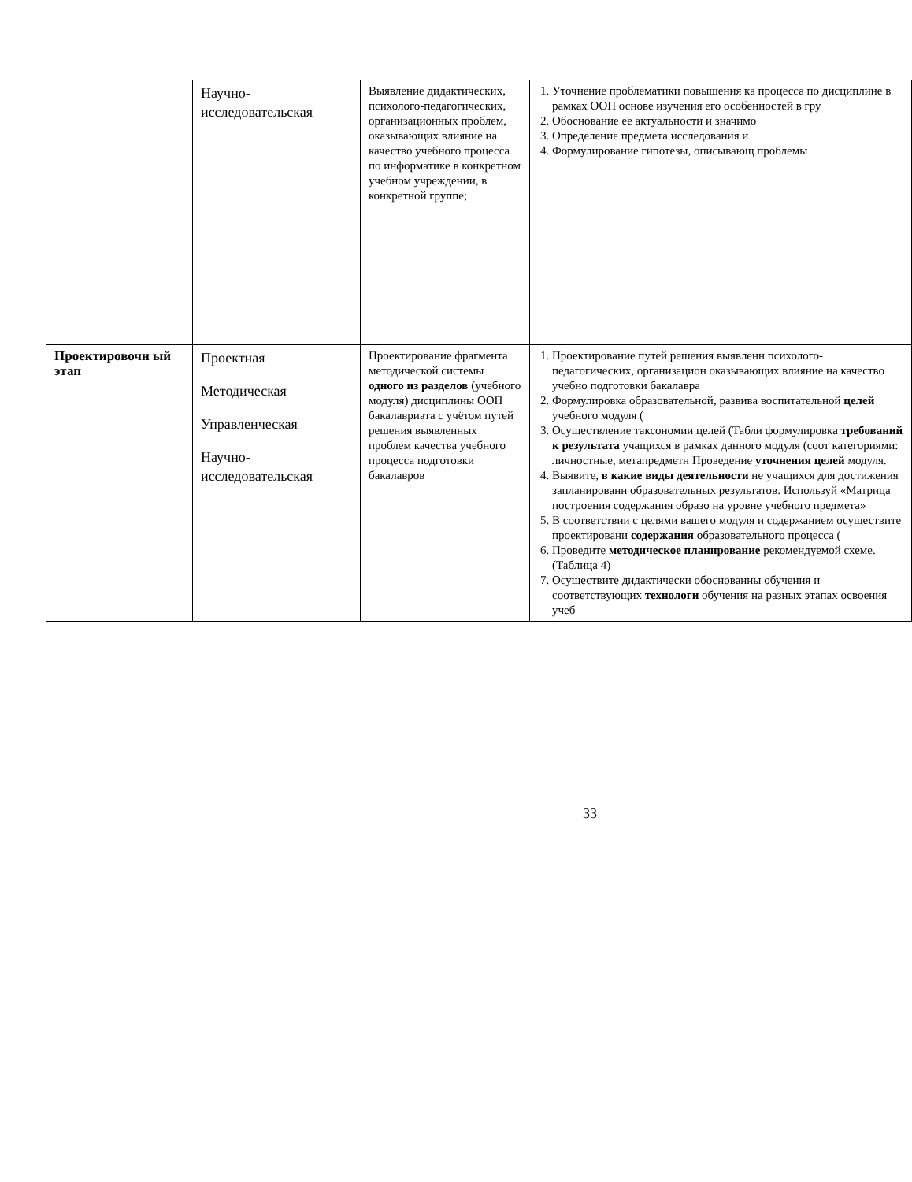| | Научно- исследовательская | Выявление дидактических, психолого-педагогических, организационных проблем, оказывающих влияние на качество учебного процесса по информатике в конкретном учебном учреждении, в конкретной группе; | 1. Уточнение проблематики повышения ка процесса по дисциплине в рамках ООП основе изучения его особенностей в гру 2. Обоснование ее актуальности и значимо 3. Определение предмета исследования и 4. Формулирование гипотезы, описывающ проблемы |
| Проектировочн ый этап | Проектная Методическая Управленческая Научно- исследовательская | Проектирование фрагмента методической системы одного из разделов (учебного модуля) дисциплины ООП бакалавриата с учётом путей решения выявленных проблем качества учебного процесса подготовки бакалавров | 1. Проектирование путей решения выявленн психолого-педагогических, организацион оказывающих влияние на качество учебно подготовки бакалавра 2. Формулировка образовательной, развива воспитательной целей учебного модуля ( 3. Осуществление таксономии целей (Табли формулировка требований к результата учащихся в рамках данного модуля (соот категориями: личностные, метапредметн Проведение уточнения целей модуля. 4. Выявите, в какие виды деятельности не учащихся для достижения запланированн образовательных результатов. Используй «Матрица построения содержания образо на уровне учебного предмета» 5. В соответствии с целями вашего модуля и содержанием осуществите проектировани содержания образовательного процесса ( 6. Проведите методическое планирование рекомендуемой схеме. (Таблица 4) 7. Осуществите дидактически обоснованны обучения и соответствующих технологи обучения на разных этапах освоения учеб |
33